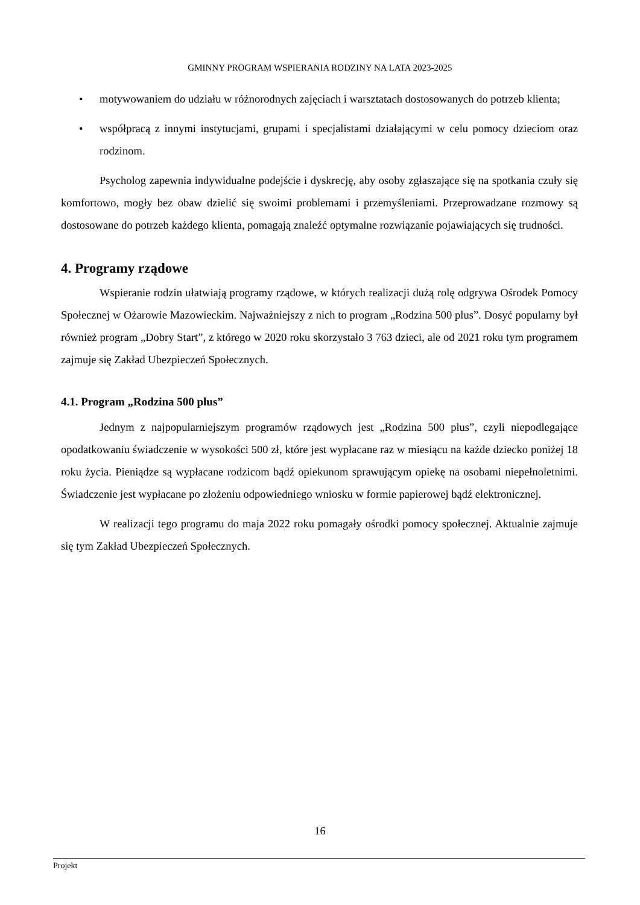GMINNY PROGRAM WSPIERANIA RODZINY NA LATA 2023-2025
• motywowaniem do udziału w różnorodnych zajęciach i warsztatach dostosowanych do potrzeb klienta;
• współpracą z innymi instytucjami, grupami i specjalistami działającymi w celu pomocy dzieciom oraz rodzinom.
Psycholog zapewnia indywidualne podejście i dyskrecję, aby osoby zgłaszające się na spotkania czuły się komfortowo, mogły bez obaw dzielić się swoimi problemami i przemyśleniami. Przeprowadzane rozmowy są dostosowane do potrzeb każdego klienta, pomagają znaleźć optymalne rozwiązanie pojawiających się trudności.
4. Programy rządowe
Wspieranie rodzin ułatwiają programy rządowe, w których realizacji dużą rolę odgrywa Ośrodek Pomocy Społecznej w Ożarowie Mazowieckim. Najważniejszy z nich to program „Rodzina 500 plus”. Dosyć popularny był również program „Dobry Start”, z którego w 2020 roku skorzystało 3 763 dzieci, ale od 2021 roku tym programem zajmuje się Zakład Ubezpieczeń Społecznych.
4.1. Program „Rodzina 500 plus”
Jednym z najpopularniejszym programów rządowych jest „Rodzina 500 plus”, czyli niepodlegające opodatkowaniu świadczenie w wysokości 500 zł, które jest wypłacane raz w miesiącu na każde dziecko poniżej 18 roku życia. Pieniądze są wypłacane rodzicom bądź opiekunom sprawującym opiekę na osobami niepełnoletnimi. Świadczenie jest wypłacane po złożeniu odpowiedniego wniosku w formie papierowej bądź elektronicznej.
W realizacji tego programu do maja 2022 roku pomagały ośrodki pomocy społecznej. Aktualnie zajmuje się tym Zakład Ubezpieczeń Społecznych.
16
Projekt